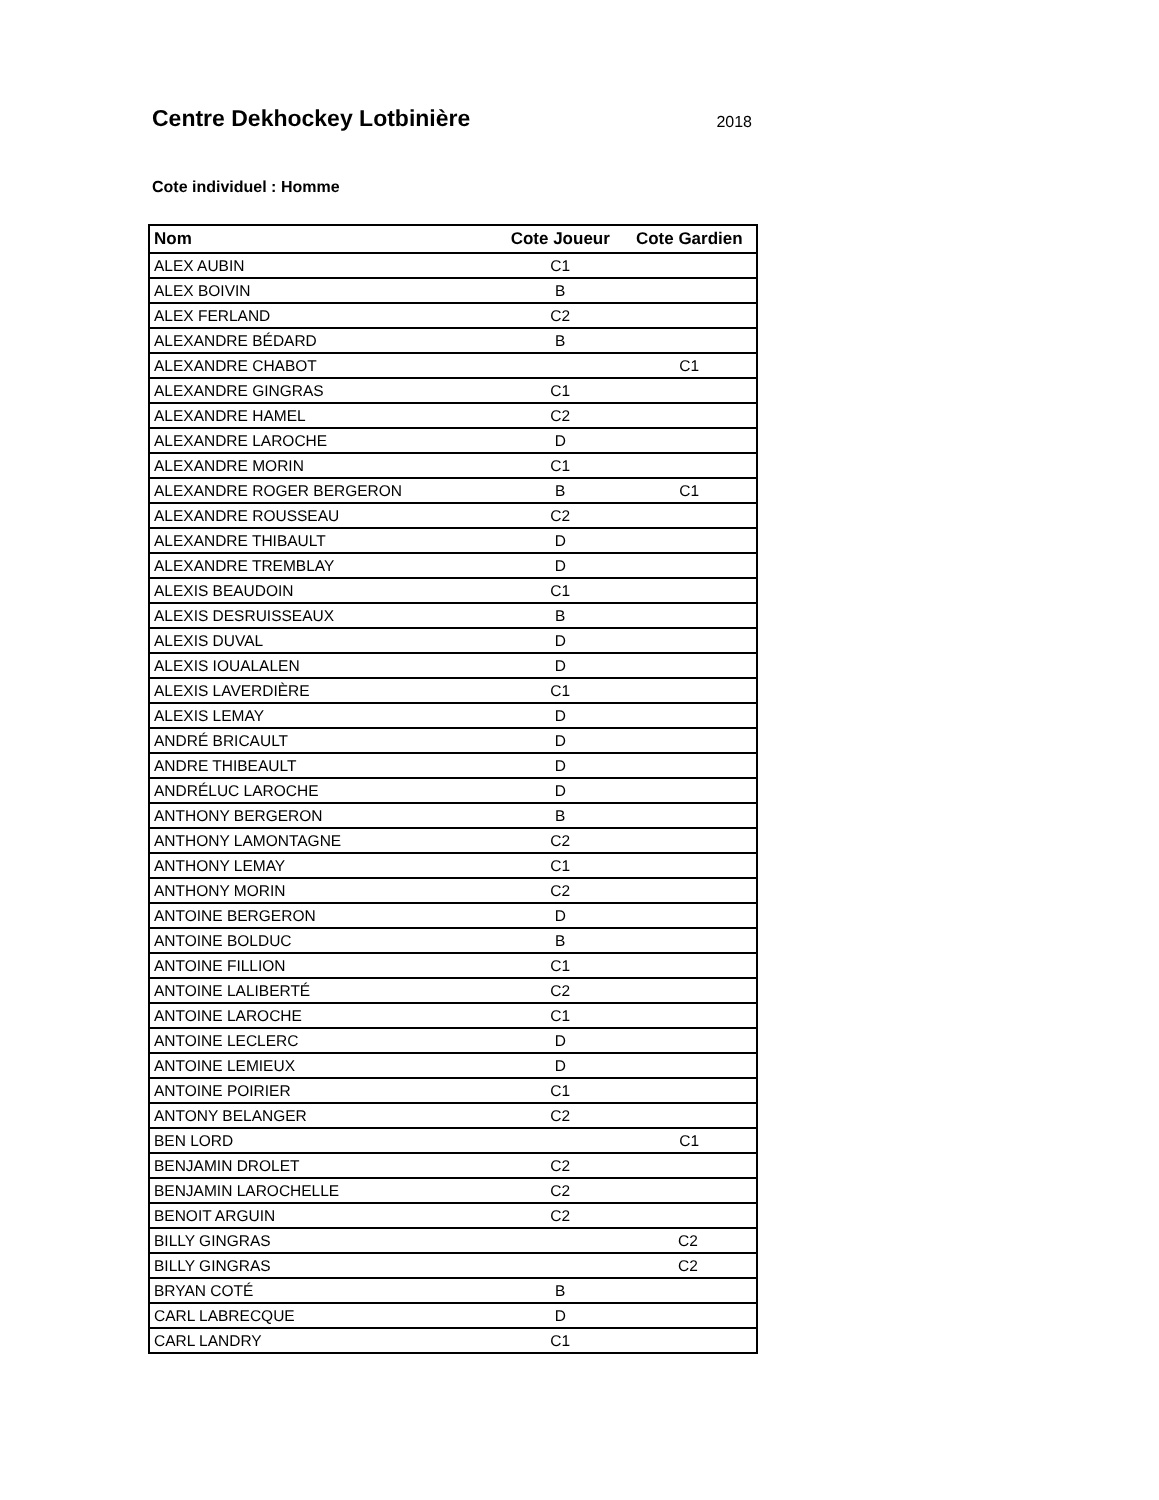Centre Dekhockey Lotbinière
2018
Cote individuel : Homme
| Nom | Cote Joueur | Cote Gardien |
| --- | --- | --- |
| ALEX AUBIN | C1 | |
| ALEX BOIVIN | B | |
| ALEX FERLAND | C2 | |
| ALEXANDRE BÉDARD | B | |
| ALEXANDRE CHABOT | | C1 |
| ALEXANDRE GINGRAS | C1 | |
| ALEXANDRE HAMEL | C2 | |
| ALEXANDRE LAROCHE | D | |
| ALEXANDRE MORIN | C1 | |
| ALEXANDRE ROGER BERGERON | B | C1 |
| ALEXANDRE ROUSSEAU | C2 | |
| ALEXANDRE THIBAULT | D | |
| ALEXANDRE TREMBLAY | D | |
| ALEXIS BEAUDOIN | C1 | |
| ALEXIS DESRUISSEAUX | B | |
| ALEXIS DUVAL | D | |
| ALEXIS IOUALALEN | D | |
| ALEXIS LAVERDIÈRE | C1 | |
| ALEXIS LEMAY | D | |
| ANDRÉ BRICAULT | D | |
| ANDRE THIBEAULT | D | |
| ANDRÉLUC LAROCHE | D | |
| ANTHONY BERGERON | B | |
| ANTHONY LAMONTAGNE | C2 | |
| ANTHONY LEMAY | C1 | |
| ANTHONY MORIN | C2 | |
| ANTOINE BERGERON | D | |
| ANTOINE BOLDUC | B | |
| ANTOINE FILLION | C1 | |
| ANTOINE LALIBERTÉ | C2 | |
| ANTOINE LAROCHE | C1 | |
| ANTOINE LECLERC | D | |
| ANTOINE LEMIEUX | D | |
| ANTOINE POIRIER | C1 | |
| ANTONY BELANGER | C2 | |
| BEN LORD | | C1 |
| BENJAMIN DROLET | C2 | |
| BENJAMIN LAROCHELLE | C2 | |
| BENOIT ARGUIN | C2 | |
| BILLY GINGRAS | C2 | |
| BILLY GINGRAS | C2 | |
| BRYAN COTÉ | B | |
| CARL LABRECQUE | D | |
| CARL LANDRY | C1 | |